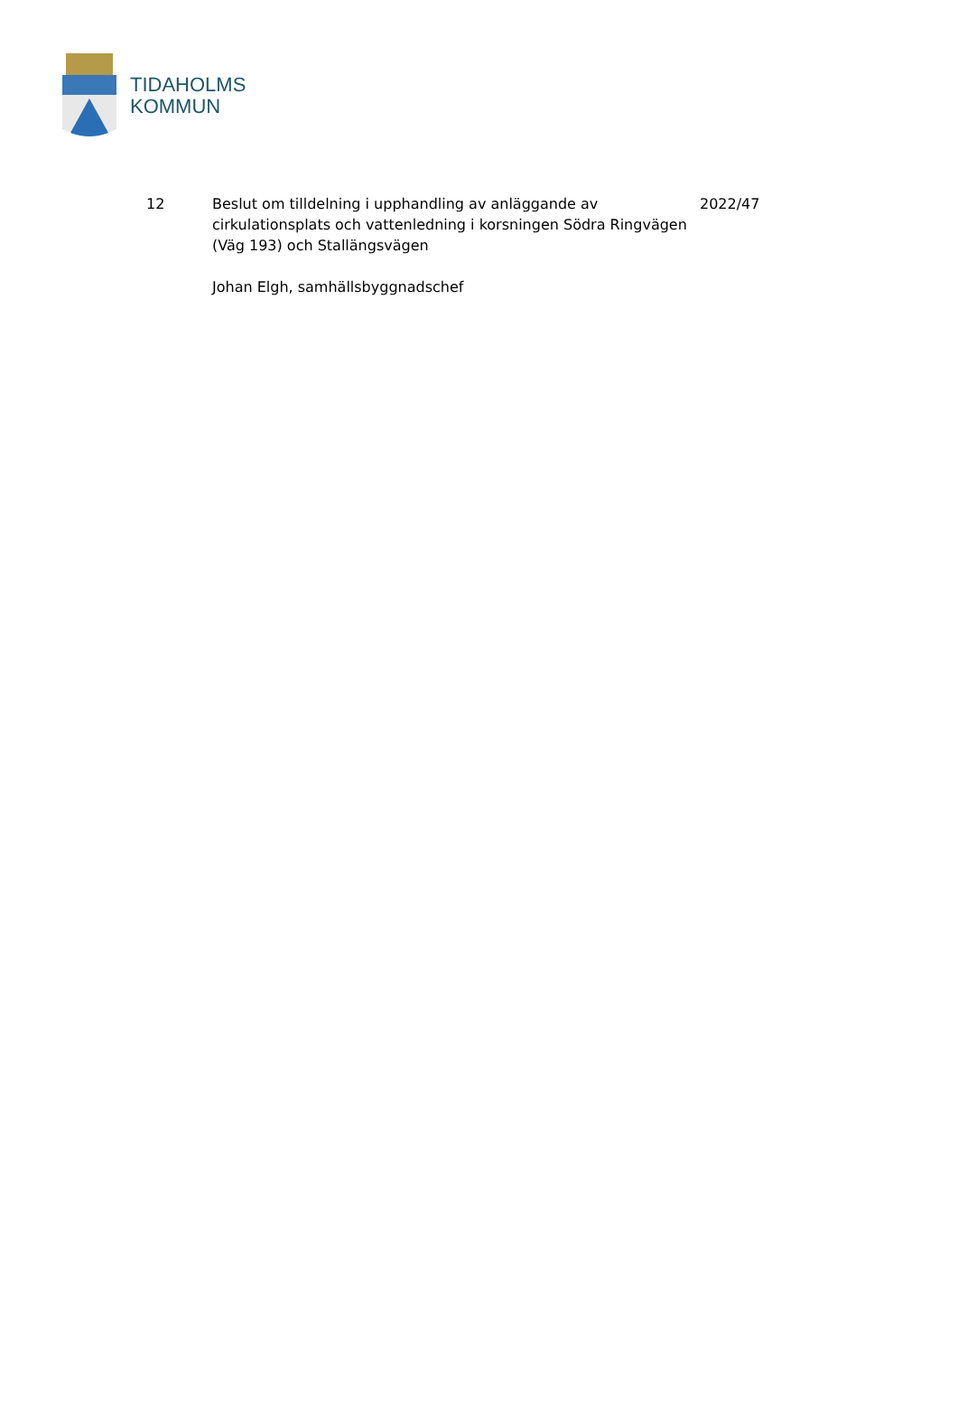TIDAHOLMS
KOMMUN
12 Beslut om tilldelning i upphandling av anläggande av cirkulationsplats och vattenledning i korsningen Södra Ringvägen (Väg 193) och Stallängsvägen
Johan Elgh, samhällsbyggnadschef
2022/47